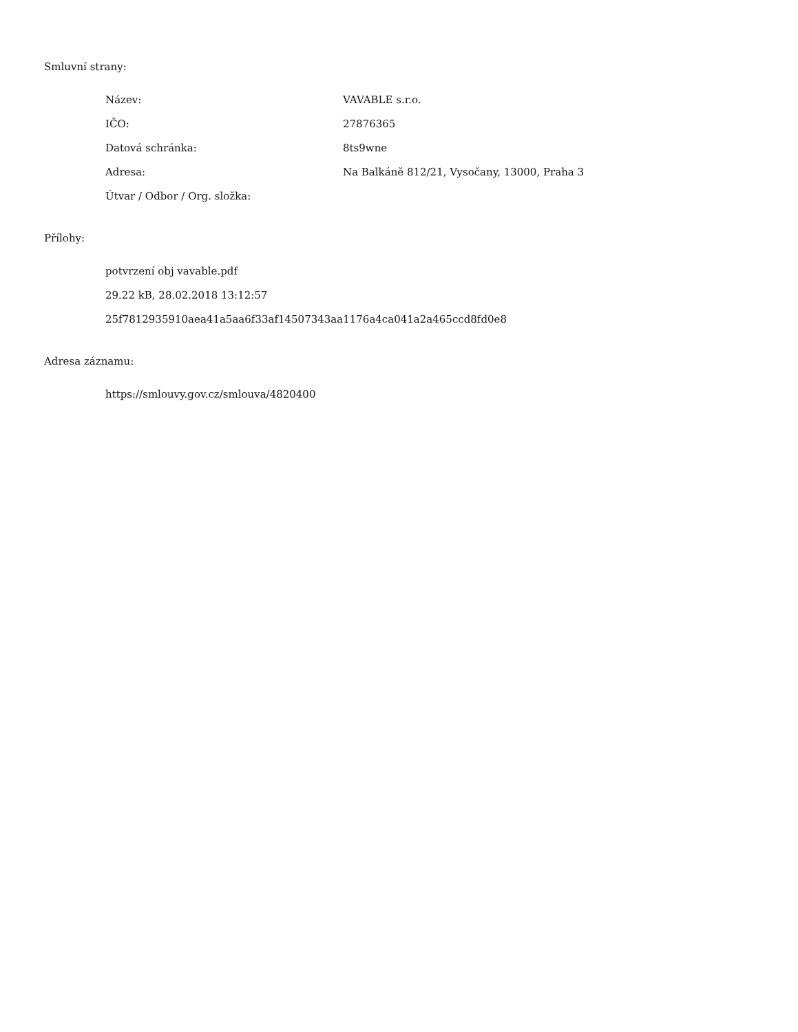Smluvní strany:
| Název: | VAVABLE s.r.o. |
| IČO: | 27876365 |
| Datová schránka: | 8ts9wne |
| Adresa: | Na Balkáně 812/21, Vysočany, 13000, Praha 3 |
| Útvar / Odbor / Org. složka: | |
Přílohy:
potvrzení obj vavable.pdf
29.22 kB, 28.02.2018 13:12:57
25f7812935910aea41a5aa6f33af14507343aa1176a4ca041a2a465ccd8fd0e8
Adresa záznamu:
https://smlouvy.gov.cz/smlouva/4820400